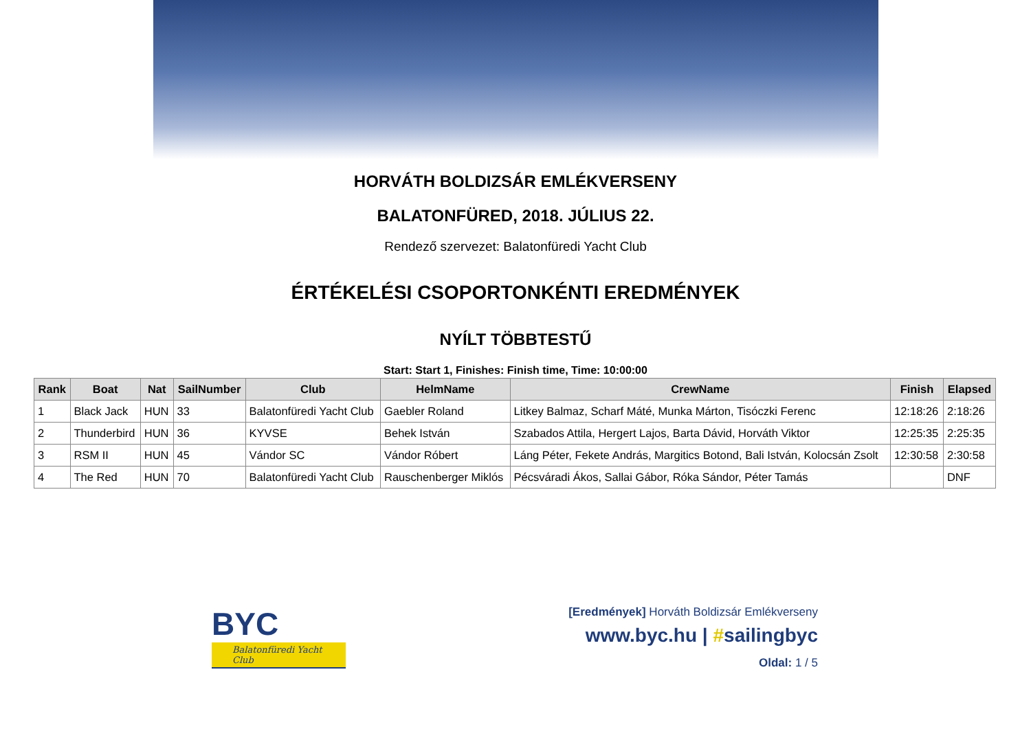HORVÁTH BOLDIZSÁR EMLÉKVERSENY
BALATONFÜRED, 2018. JÚLIUS 22.
Rendező szervezet: Balatonfüredi Yacht Club
ÉRTÉKELÉSI CSOPORTONKÉNTI EREDMÉNYEK
NYÍLT TÖBBTESTŰ
Start: Start 1, Finishes: Finish time, Time: 10:00:00
| Rank | Boat | Nat | SailNumber | Club | HelmName | CrewName | Finish | Elapsed |
| --- | --- | --- | --- | --- | --- | --- | --- | --- |
| 1 | Black Jack | HUN | 33 | Balatonfüredi Yacht Club | Gaebler Roland | Litkey Balmaz, Scharf Máté, Munka Márton, Tisóczki Ferenc | 12:18:26 | 2:18:26 |
| 2 | Thunderbird | HUN | 36 | KYVSE | Behek István | Szabados Attila, Hergert Lajos, Barta Dávid, Horváth Viktor | 12:25:35 | 2:25:35 |
| 3 | RSM II | HUN | 45 | Vándor SC | Vándor Róbert | Láng Péter, Fekete András, Margitics Botond, Bali István, Kolocsán Zsolt | 12:30:58 | 2:30:58 |
| 4 | The Red | HUN | 70 | Balatonfüredi Yacht Club | Rauschenberger Miklós | Pécsváradi Ákos, Sallai Gábor, Róka Sándor, Péter Tamás | | DNF |
BYC
Balatonfüredi Yacht Club
[Eredmények] Horváth Boldizsár Emlékverseny
www.byc.hu | #sailingbyc
Oldal: 1 / 5